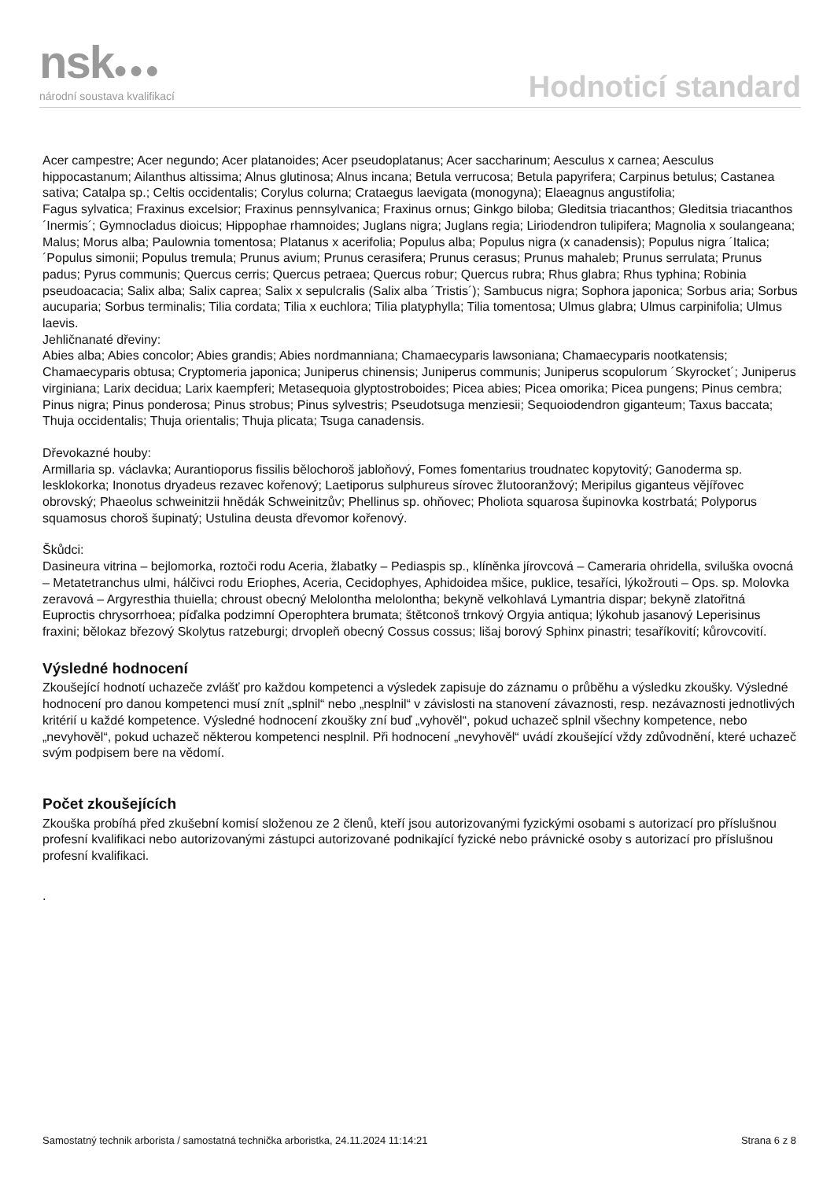nsk●●●
národní soustava kvalifikací
Hodnoticí standard
Acer campestre; Acer negundo; Acer platanoides; Acer pseudoplatanus; Acer saccharinum; Aesculus x carnea; Aesculus hippocastanum; Ailanthus altissima; Alnus glutinosa; Alnus incana; Betula verrucosa; Betula papyrifera; Carpinus betulus; Castanea sativa; Catalpa sp.; Celtis occidentalis; Corylus colurna; Crataegus laevigata (monogyna); Elaeagnus angustifolia;
Fagus sylvatica; Fraxinus excelsior; Fraxinus pennsylvanica; Fraxinus ornus; Ginkgo biloba; Gleditsia triacanthos; Gleditsia triacanthos ´Inermis´; Gymnocladus dioicus; Hippophae rhamnoides; Juglans nigra; Juglans regia; Liriodendron tulipifera; Magnolia x soulangeana; Malus; Morus alba; Paulownia tomentosa; Platanus x acerifolia; Populus alba; Populus nigra (x canadensis); Populus nigra ´Italica; ´Populus simonii; Populus tremula; Prunus avium; Prunus cerasifera; Prunus cerasus; Prunus mahaleb; Prunus serrulata; Prunus padus; Pyrus communis; Quercus cerris; Quercus petraea; Quercus robur; Quercus rubra; Rhus glabra; Rhus typhina; Robinia pseudoacacia; Salix alba; Salix caprea; Salix x sepulcralis (Salix alba ´Tristis´); Sambucus nigra; Sophora japonica; Sorbus aria; Sorbus aucuparia; Sorbus terminalis; Tilia cordata; Tilia x euchlora; Tilia platyphylla; Tilia tomentosa; Ulmus glabra; Ulmus carpinifolia; Ulmus laevis.
Jehličnanaté dřeviny:
Abies alba; Abies concolor; Abies grandis; Abies nordmanniana; Chamaecyparis lawsoniana; Chamaecyparis nootkatensis; Chamaecyparis obtusa; Cryptomeria japonica; Juniperus chinensis; Juniperus communis; Juniperus scopulorum ´Skyrocket´; Juniperus virginiana; Larix decidua; Larix kaempferi; Metasequoia glyptostroboides; Picea abies; Picea omorika; Picea pungens; Pinus cembra; Pinus nigra; Pinus ponderosa; Pinus strobus; Pinus sylvestris; Pseudotsuga menziesii; Sequoiodendron giganteum; Taxus baccata; Thuja occidentalis; Thuja orientalis; Thuja plicata; Tsuga canadensis.
Dřevokazné houby:
Armillaria sp. václavka; Aurantioporus fissilis bělochoroš jabloňový, Fomes fomentarius troudnatec kopytovitý; Ganoderma sp. lesklokorka; Inonotus dryadeus rezavec kořenový; Laetiporus sulphureus sírovec žlutooranžový; Meripilus giganteus vějířovec obrovský; Phaeolus schweinitzii hnědák Schweinitzův; Phellinus sp. ohňovec; Pholiota squarosa šupinovka kostrbatá; Polyporus squamosus choroš šupinatý; Ustulina deusta dřevomor kořenový.
Škůdci:
Dasineura vitrina – bejlomorka, roztoči rodu Aceria, žlabatky – Pediaspis sp., klíněnka jírovcová – Cameraria ohridella, sviluška ovocná – Metatetranchus ulmi, hálčivci rodu Eriophes, Aceria, Cecidophyes, Aphidoidea mšice, puklice, tesaříci, lýkožrouti – Ops. sp. Molovka zeravová – Argyresthia thuiella; chroust obecný Melolontha melolontha; bekyně velkohlavá Lymantria dispar; bekyně zlatořitná Euproctis chrysorrhoea; píďalka podzimní Operophtera brumata; štětconoš trnkový Orgyia antiqua; lýkohub jasanový Leperisinus fraxini; bělokaz březový Skolytus ratzeburgi; drvopleň obecný Cossus cossus; lišaj borový Sphinx pinastri; tesaříkovití; kůrovcovití.
Výsledné hodnocení
Zkoušející hodnotí uchazeče zvlášť pro každou kompetenci a výsledek zapisuje do záznamu o průběhu a výsledku zkoušky. Výsledné hodnocení pro danou kompetenci musí znít „splnil“ nebo „nesplnil“ v závislosti na stanovení závaznosti, resp. nezávaznosti jednotlivých kritérií u každé kompetence. Výsledné hodnocení zkoušky zní buď „vyhověl“, pokud uchazeč splnil všechny kompetence, nebo „nevyhověl“, pokud uchazeč některou kompetenci nesplnil. Při hodnocení „nevyhověl“ uvádí zkoušející vždy zdůvodnění, které uchazeč svým podpisem bere na vědomí.
Počet zkoušejících
Zkouška probíhá před zkušební komisí složenou ze 2 členů, kteří jsou autorizovanými fyzickými osobami s autorizací pro příslušnou profesní kvalifikaci nebo autorizovanými zástupci autorizované podnikající fyzické nebo právnické osoby s autorizací pro příslušnou profesní kvalifikaci.
.
Samostatný technik arborista / samostatná technička arboristka, 24.11.2024 11:14:21 Strana 6 z 8